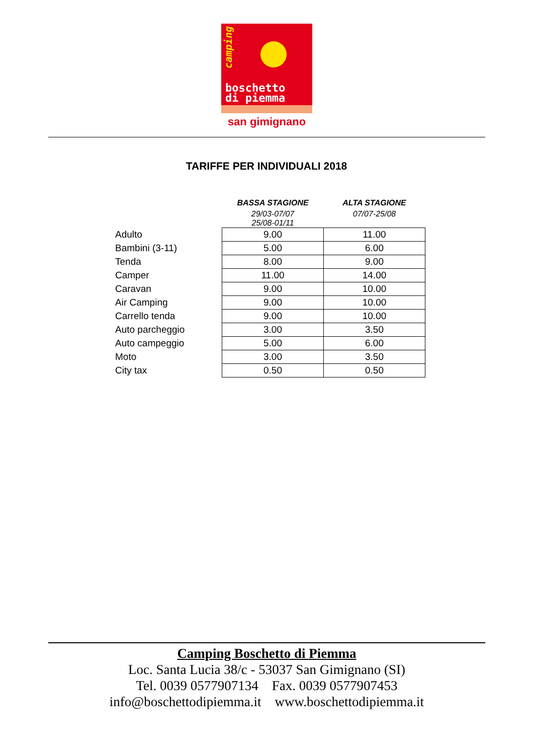camping
boschetto
di piemma
san gimignano
TARIFFE PER INDIVIDUALI 2018
| | BASSA STAGIONE | ALTA STAGIONE |
| | 29/03-07/07 25/08-01/11 | 07/07-25/08 |
| Adulto | 9.00 | 11.00 |
| Bambini (3-11) | 5.00 | 6.00 |
| Tenda | 8.00 | 9.00 |
| Camper | 11.00 | 14.00 |
| Caravan | 9.00 | 10.00 |
| Air Camping | 9.00 | 10.00 |
| Carrello tenda | 9.00 | 10.00 |
| Auto parcheggio | 3.00 | 3.50 |
| Auto campeggio | 5.00 | 6.00 |
| Moto | 3.00 | 3.50 |
| City tax | 0.50 | 0.50 |
Camping Boschetto di Piemma
Loc. Santa Lucia 38/c - 53037 San Gimignano (SI)
Tel. 0039 0577907134 Fax. 0039 0577907453
info@boschettodipiemma.it www.boschettodipiemma.it